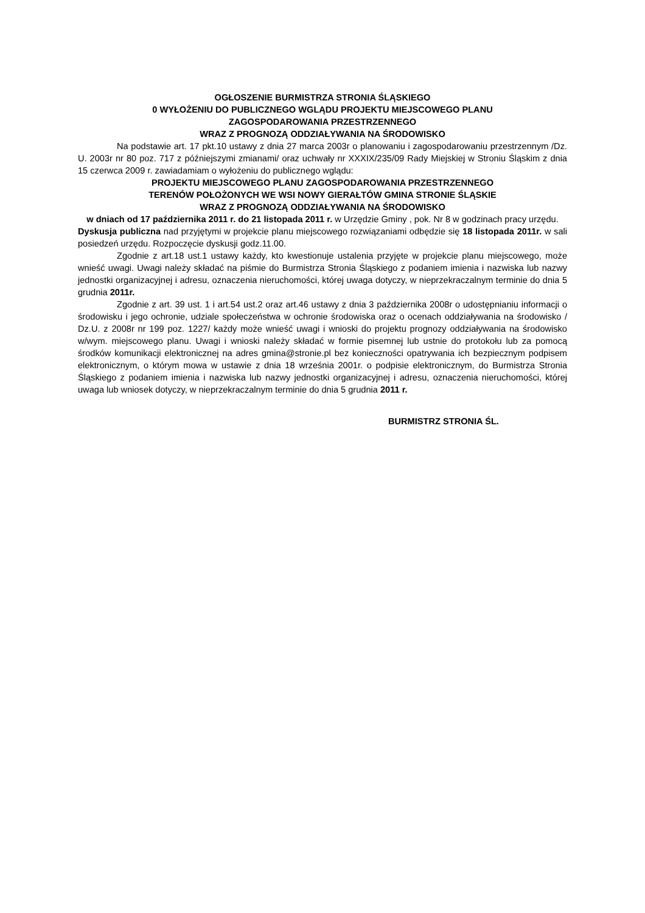OGŁOSZENIE BURMISTRZA STRONIA ŚLĄSKIEGO
0 WYŁOŻENIU DO PUBLICZNEGO WGLĄDU PROJEKTU MIEJSCOWEGO PLANU
ZAGOSPODAROWANIA PRZESTRZENNEGO
WRAZ Z PROGNOZĄ ODDZIAŁYWANIA NA ŚRODOWISKO
Na podstawie art. 17 pkt.10 ustawy z dnia 27 marca 2003r o planowaniu i zagospodarowaniu przestrzennym /Dz. U. 2003r nr 80 poz. 717 z późniejszymi zmianami/ oraz uchwały nr XXXIX/235/09 Rady Miejskiej w Stroniu Śląskim z dnia 15 czerwca 2009 r. zawiadamiam o wyłożeniu do publicznego wglądu:
PROJEKTU MIEJSCOWEGO PLANU ZAGOSPODAROWANIA PRZESTRZENNEGO
TERENÓW POŁOŻONYCH WE WSI NOWY GIERAŁTÓW GMINA STRONIE ŚLĄSKIE
WRAZ Z PROGNOZĄ ODDZIAŁYWANIA NA ŚRODOWISKO
w dniach od 17 października 2011 r. do 21 listopada 2011 r. w Urzędzie Gminy , pok. Nr 8 w godzinach pracy urzędu.
Dyskusja publiczna nad przyjętymi w projekcie planu miejscowego rozwiązaniami odbędzie się 18 listopada 2011r. w sali posiedzeń urzędu. Rozpoczęcie dyskusji godz.11.00.
Zgodnie z art.18 ust.1 ustawy każdy, kto kwestionuje ustalenia przyjęte w projekcie planu miejscowego, może wnieść uwagi. Uwagi należy składać na piśmie do Burmistrza Stronia Śląskiego z podaniem imienia i nazwiska lub nazwy jednostki organizacyjnej i adresu, oznaczenia nieruchomości, której uwaga dotyczy, w nieprzekraczalnym terminie do dnia 5 grudnia 2011r.
Zgodnie z art. 39 ust. 1 i art.54 ust.2 oraz art.46 ustawy z dnia 3 października 2008r o udostępnianiu informacji o środowisku i jego ochronie, udziale społeczeństwa w ochronie środowiska oraz o ocenach oddziaływania na środowisko / Dz.U. z 2008r nr 199 poz. 1227/ każdy może wnieść uwagi i wnioski do projektu prognozy oddziaływania na środowisko w/wym. miejscowego planu. Uwagi i wnioski należy składać w formie pisemnej lub ustnie do protokołu lub za pomocą środków komunikacji elektronicznej na adres gmina@stronie.pl bez konieczności opatrywania ich bezpiecznym podpisem elektronicznym, o którym mowa w ustawie z dnia 18 września 2001r. o podpisie elektronicznym, do Burmistrza Stronia Śląskiego z podaniem imienia i nazwiska lub nazwy jednostki organizacyjnej i adresu, oznaczenia nieruchomości, której uwaga lub wniosek dotyczy, w nieprzekraczalnym terminie do dnia 5 grudnia 2011 r.
BURMISTRZ STRONIA ŚL.